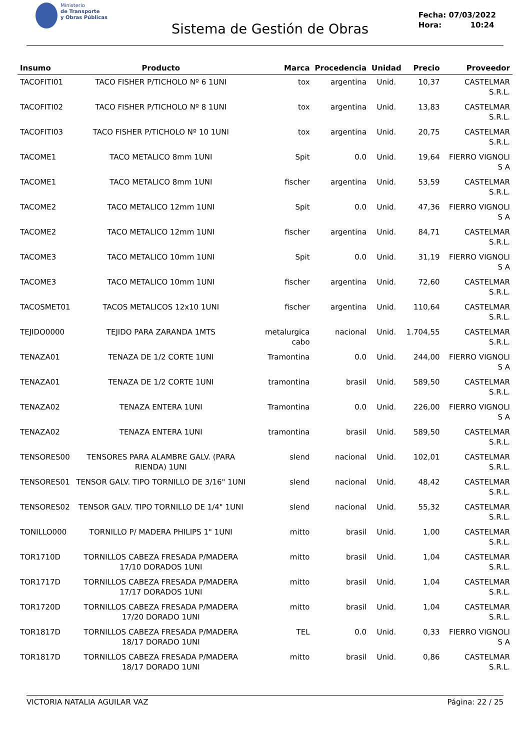Ministerio
de Transporte
y Obras Públicas
Sistema de Gestión de Obras
Fecha: 07/03/2022
Hora: 10:24
| Insumo | Producto | Marca | Procedencia | Unidad | Precio | Proveedor |
| --- | --- | --- | --- | --- | --- | --- |
| TACOFITI01 | TACO FISHER P/TICHOLO Nº 6 1UNI | tox | argentina | Unid. | 10,37 | CASTELMAR S.R.L. |
| TACOFITI02 | TACO FISHER P/TICHOLO Nº 8 1UNI | tox | argentina | Unid. | 13,83 | CASTELMAR S.R.L. |
| TACOFITI03 | TACO FISHER P/TICHOLO Nº 10 1UNI | tox | argentina | Unid. | 20,75 | CASTELMAR S.R.L. |
| TACOME1 | TACO METALICO 8mm 1UNI | Spit | 0.0 | Unid. | 19,64 | FIERRO VIGNOLI S A |
| TACOME1 | TACO METALICO 8mm 1UNI | fischer | argentina | Unid. | 53,59 | CASTELMAR S.R.L. |
| TACOME2 | TACO METALICO 12mm 1UNI | Spit | 0.0 | Unid. | 47,36 | FIERRO VIGNOLI S A |
| TACOME2 | TACO METALICO 12mm 1UNI | fischer | argentina | Unid. | 84,71 | CASTELMAR S.R.L. |
| TACOME3 | TACO METALICO 10mm 1UNI | Spit | 0.0 | Unid. | 31,19 | FIERRO VIGNOLI S A |
| TACOME3 | TACO METALICO 10mm 1UNI | fischer | argentina | Unid. | 72,60 | CASTELMAR S.R.L. |
| TACOSMET01 | TACOS METALICOS 12x10 1UNI | fischer | argentina | Unid. | 110,64 | CASTELMAR S.R.L. |
| TEJIDO0000 | TEJIDO PARA ZARANDA 1MTS | metalurgica cabo | nacional | Unid. | 1.704,55 | CASTELMAR S.R.L. |
| TENAZA01 | TENAZA DE 1/2 CORTE 1UNI | Tramontina | 0.0 | Unid. | 244,00 | FIERRO VIGNOLI S A |
| TENAZA01 | TENAZA DE 1/2 CORTE 1UNI | tramontina | brasil | Unid. | 589,50 | CASTELMAR S.R.L. |
| TENAZA02 | TENAZA ENTERA 1UNI | Tramontina | 0.0 | Unid. | 226,00 | FIERRO VIGNOLI S A |
| TENAZA02 | TENAZA ENTERA 1UNI | tramontina | brasil | Unid. | 589,50 | CASTELMAR S.R.L. |
| TENSORES00 | TENSORES PARA ALAMBRE GALV. (PARA RIENDA) 1UNI | slend | nacional | Unid. | 102,01 | CASTELMAR S.R.L. |
| TENSORES01 | TENSOR GALV. TIPO TORNILLO DE 3/16" 1UNI | slend | nacional | Unid. | 48,42 | CASTELMAR S.R.L. |
| TENSORES02 | TENSOR GALV. TIPO TORNILLO DE 1/4" 1UNI | slend | nacional | Unid. | 55,32 | CASTELMAR S.R.L. |
| TONILLO000 | TORNILLO P/ MADERA PHILIPS 1" 1UNI | mitto | brasil | Unid. | 1,00 | CASTELMAR S.R.L. |
| TOR1710D | TORNILLOS CABEZA FRESADA P/MADERA 17/10 DORADOS 1UNI | mitto | brasil | Unid. | 1,04 | CASTELMAR S.R.L. |
| TOR1717D | TORNILLOS CABEZA FRESADA P/MADERA 17/17 DORADOS 1UNI | mitto | brasil | Unid. | 1,04 | CASTELMAR S.R.L. |
| TOR1720D | TORNILLOS CABEZA FRESADA P/MADERA 17/20 DORADO 1UNI | mitto | brasil | Unid. | 1,04 | CASTELMAR S.R.L. |
| TOR1817D | TORNILLOS CABEZA FRESADA P/MADERA 18/17 DORADO 1UNI | TEL | 0.0 | Unid. | 0,33 | FIERRO VIGNOLI S A |
| TOR1817D | TORNILLOS CABEZA FRESADA P/MADERA 18/17 DORADO 1UNI | mitto | brasil | Unid. | 0,86 | CASTELMAR S.R.L. |
VICTORIA NATALIA AGUILAR VAZ Página: 22 / 25